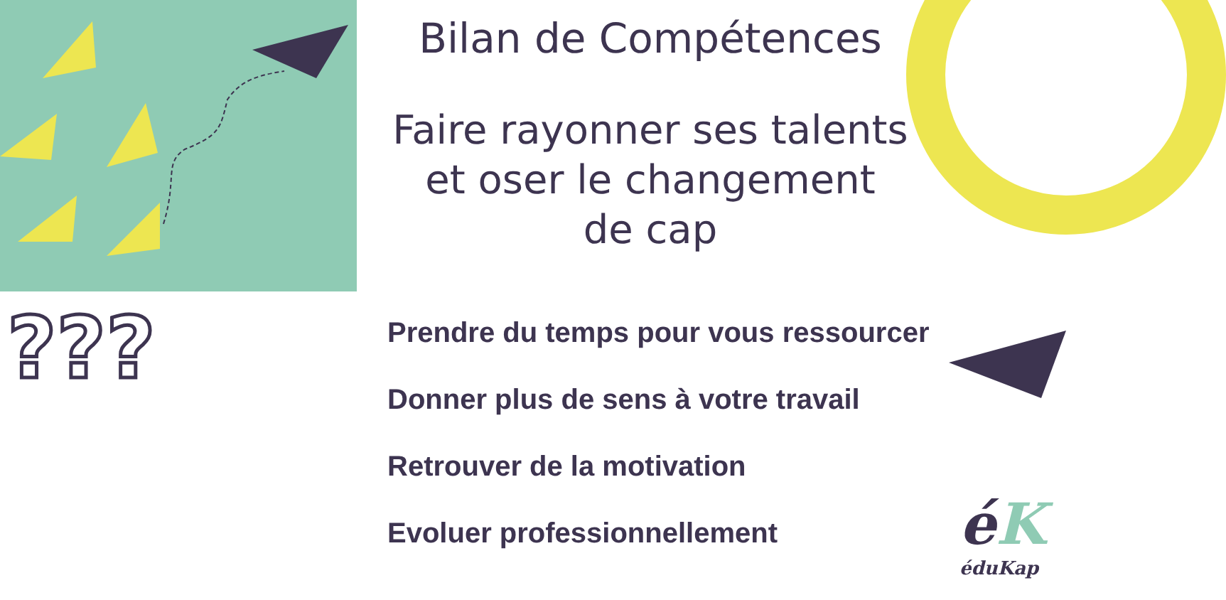Bilan de Compétences
Faire rayonner ses talents
et oser le changement
de cap
???
Prendre du temps pour vous ressourcer
Donner plus de sens à votre travail
Retrouver de la motivation
Evoluer professionnellement
éK
éduKap